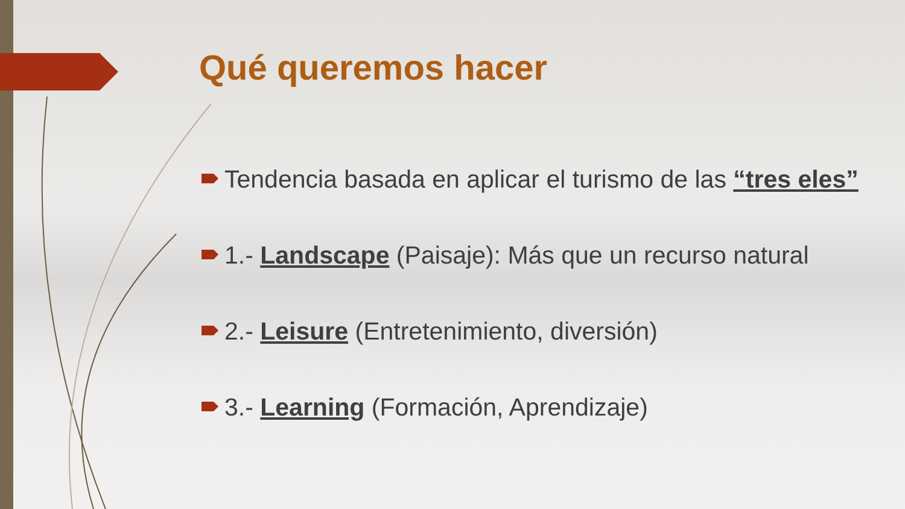Qué queremos hacer
Tendencia basada en aplicar el turismo de las “tres eles”
1.- Landscape (Paisaje): Más que un recurso natural
2.- Leisure (Entretenimiento, diversión)
3.- Learning (Formación, Aprendizaje)